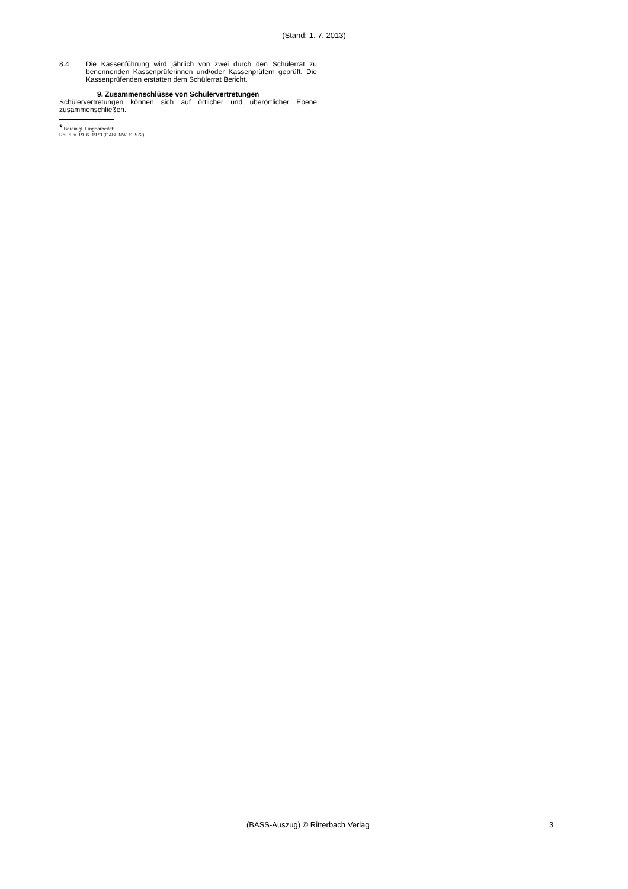(Stand: 1. 7. 2013)
8.4 Die Kassenführung wird jährlich von zwei durch den Schülerrat zu benennenden Kassenprüferinnen und/oder Kassenprüfern geprüft. Die Kassenprüfenden erstatten dem Schülerrat Bericht.
9. Zusammenschlüsse von Schülervertretungen
Schülervertretungen können sich auf örtlicher und überörtlicher Ebene zusammenschließen.
* Bereinigt. Eingearbeitet:
RdErl. v. 19. 6. 1973 (GABl. NW. S. 572)
(BASS-Auszug) © Ritterbach Verlag 3